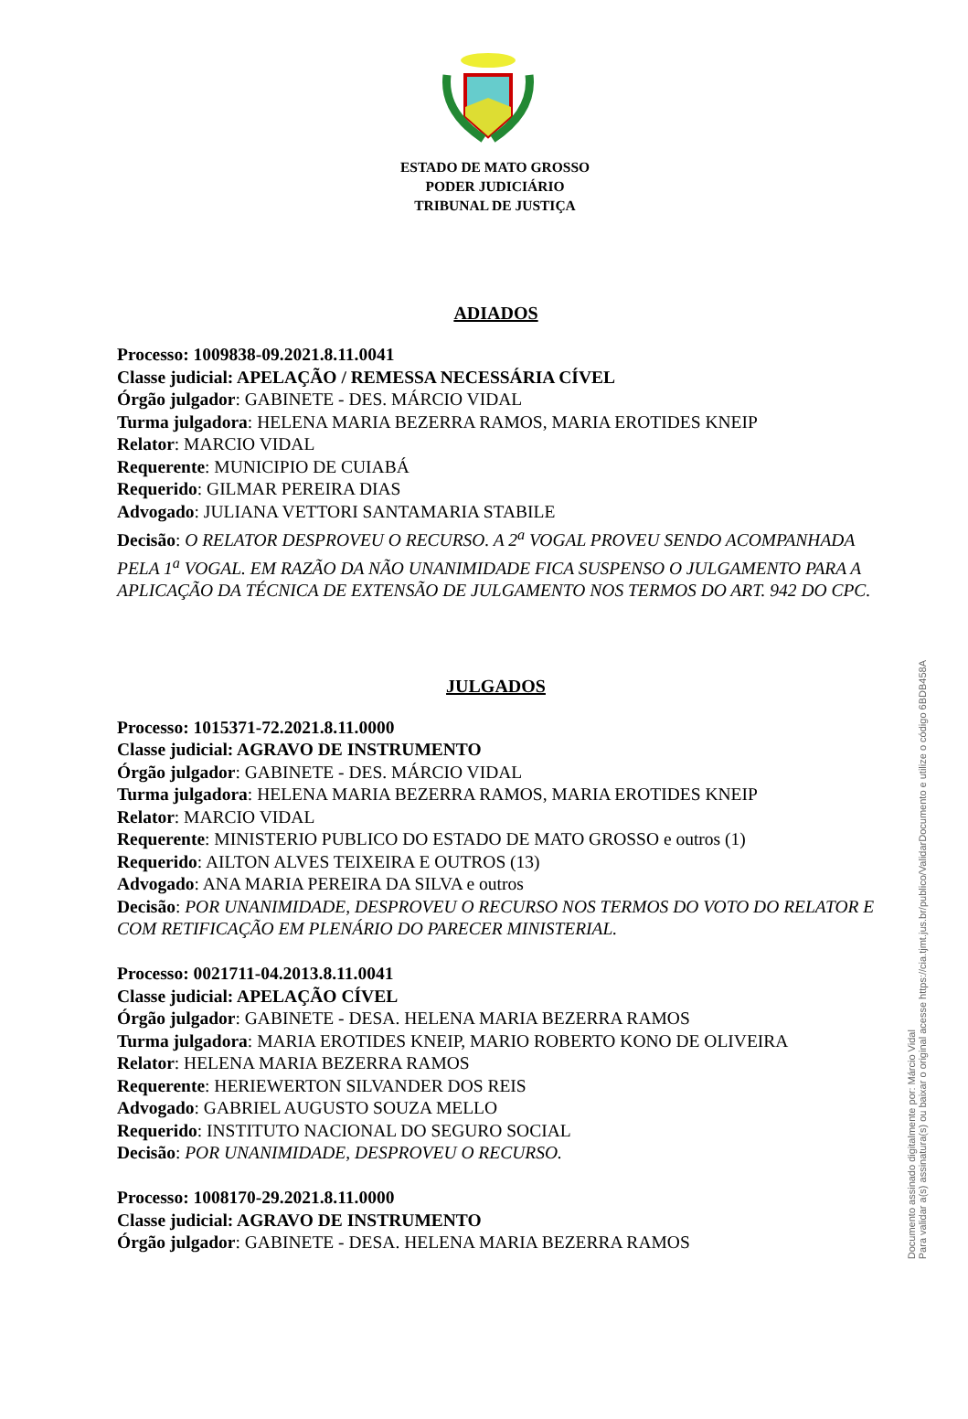ESTADO DE MATO GROSSO
PODER JUDICIÁRIO
TRIBUNAL DE JUSTIÇA
ADIADOS
Processo: 1009838-09.2021.8.11.0041
Classe judicial: APELAÇÃO / REMESSA NECESSÁRIA CÍVEL
Órgão julgador: GABINETE - DES. MÁRCIO VIDAL
Turma julgadora: HELENA MARIA BEZERRA RAMOS, MARIA EROTIDES KNEIP
Relator: MARCIO VIDAL
Requerente: MUNICIPIO DE CUIABÁ
Requerido: GILMAR PEREIRA DIAS
Advogado: JULIANA VETTORI SANTAMARIA STABILE
Decisão: O RELATOR DESPROVEU O RECURSO. A 2<sup>a</sup> VOGAL PROVEU SENDO ACOMPANHADA PELA 1<sup>a</sup> VOGAL. EM RAZÃO DA NÃO UNANIMIDADE FICA SUSPENSO O JULGAMENTO PARA A APLICAÇÃO DA TÉCNICA DE EXTENSÃO DE JULGAMENTO NOS TERMOS DO ART. 942 DO CPC.
JULGADOS
Processo: 1015371-72.2021.8.11.0000
Classe judicial: AGRAVO DE INSTRUMENTO
Órgão julgador: GABINETE - DES. MÁRCIO VIDAL
Turma julgadora: HELENA MARIA BEZERRA RAMOS, MARIA EROTIDES KNEIP
Relator: MARCIO VIDAL
Requerente: MINISTERIO PUBLICO DO ESTADO DE MATO GROSSO e outros (1)
Requerido: AILTON ALVES TEIXEIRA E OUTROS (13)
Advogado: ANA MARIA PEREIRA DA SILVA e outros
Decisão: POR UNANIMIDADE, DESPROVEU O RECURSO NOS TERMOS DO VOTO DO RELATOR E COM RETIFICAÇÃO EM PLENÁRIO DO PARECER MINISTERIAL.
Processo: 0021711-04.2013.8.11.0041
Classe judicial: APELAÇÃO CÍVEL
Órgão julgador: GABINETE - DESA. HELENA MARIA BEZERRA RAMOS
Turma julgadora: MARIA EROTIDES KNEIP, MARIO ROBERTO KONO DE OLIVEIRA
Relator: HELENA MARIA BEZERRA RAMOS
Requerente: HERIEWERTON SILVANDER DOS REIS
Advogado: GABRIEL AUGUSTO SOUZA MELLO
Requerido: INSTITUTO NACIONAL DO SEGURO SOCIAL
Decisão: POR UNANIMIDADE, DESPROVEU O RECURSO.
Processo: 1008170-29.2021.8.11.0000
Classe judicial: AGRAVO DE INSTRUMENTO
Órgão julgador: GABINETE - DESA. HELENA MARIA BEZERRA RAMOS
Documento assinado digitalmente por: Márcio Vidal
Para validar a(s) assinatura(s) ou baixar o original acesse https://cia.tjmt.jus.br/publico/ValidarDocumento e utilize o código 6BDB458A